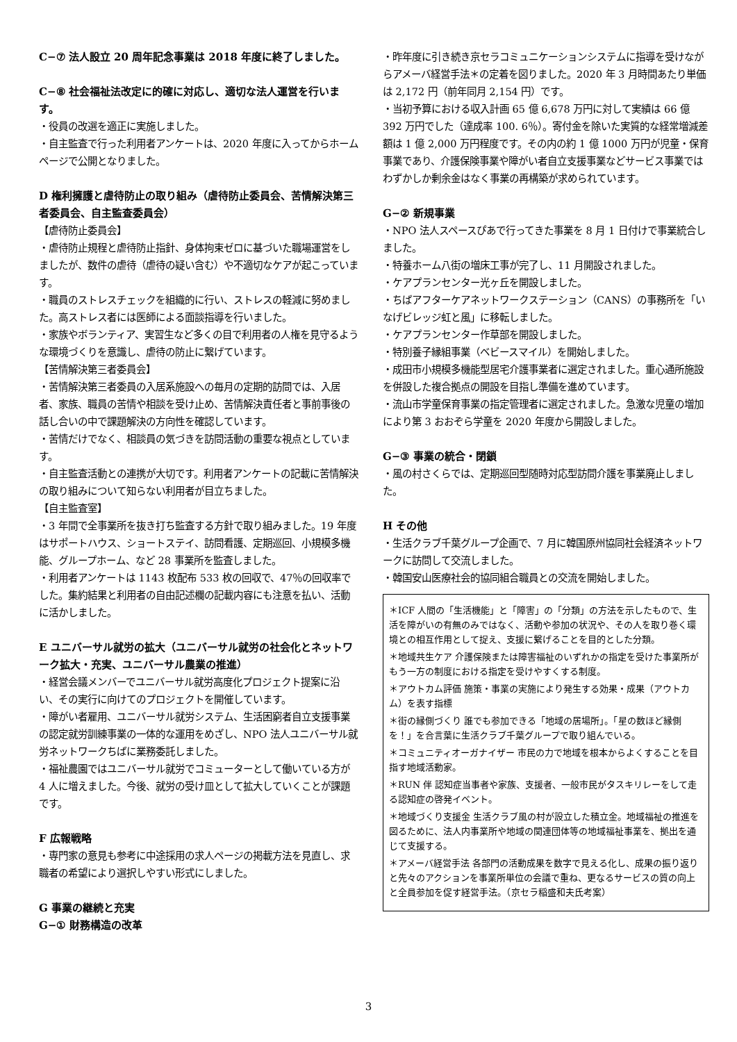C−⑦ 法人設立 20 周年記念事業は 2018 年度に終了しました。
C−⑧ 社会福祉法改定に的確に対応し、適切な法人運営を行います。
・役員の改選を適正に実施しました。
・自主監査で行った利用者アンケートは、2020 年度に入ってからホームページで公開となりました。
D 権利擁護と虐待防止の取り組み（虐待防止委員会、苦情解決第三者委員会、自主監査委員会）
【虐待防止委員会】
・虐待防止規程と虐待防止指針、身体拘束ゼロに基づいた職場運営をしましたが、数件の虐待（虐待の疑い含む）や不適切なケアが起こっています。
・職員のストレスチェックを組織的に行い、ストレスの軽減に努めました。高ストレス者には医師による面談指導を行いました。
・家族やボランティア、実習生など多くの目で利用者の人権を見守るような環境づくりを意識し、虐待の防止に繋げています。
【苦情解決第三者委員会】
・苦情解決第三者委員の入居系施設への毎月の定期的訪問では、入居者、家族、職員の苦情や相談を受け止め、苦情解決責任者と事前事後の話し合いの中で課題解決の方向性を確認しています。
・苦情だけでなく、相談員の気づきを訪問活動の重要な視点としています。
・自主監査活動との連携が大切です。利用者アンケートの記載に苦情解決の取り組みについて知らない利用者が目立ちました。
【自主監査室】
・3 年間で全事業所を抜き打ち監査する方針で取り組みました。19 年度はサポートハウス、ショートステイ、訪問看護、定期巡回、小規模多機能、グループホーム、など 28 事業所を監査しました。
・利用者アンケートは 1143 枚配布 533 枚の回収で、47％の回収率でした。集約結果と利用者の自由記述欄の記載内容にも注意を払い、活動に活かしました。
E ユニバーサル就労の拡大（ユニバーサル就労の社会化とネットワーク拡大・充実、ユニバーサル農業の推進）
・経営会議メンバーでユニバーサル就労高度化プロジェクト提案に沿い、その実行に向けてのプロジェクトを開催しています。
・障がい者雇用、ユニバーサル就労システム、生活困窮者自立支援事業の認定就労訓練事業の一体的な運用をめざし、NPO 法人ユニバーサル就労ネットワークちばに業務委託しました。
・福祉農園ではユニバーサル就労でコミューターとして働いている方が 4 人に増えました。今後、就労の受け皿として拡大していくことが課題です。
F 広報戦略
・専門家の意見も参考に中途採用の求人ページの掲載方法を見直し、求職者の希望により選択しやすい形式にしました。
G 事業の継続と充実
G−① 財務構造の改革
・昨年度に引き続き京セラコミュニケーションシステムに指導を受けながらアメーバ経営手法＊の定着を図りました。2020 年 3 月時間あたり単価は 2,172 円（前年同月 2,154 円）です。
・当初予算における収入計画 65 億 6,678 万円に対して実績は 66 億 392 万円でした（達成率 100. 6％）。寄付金を除いた実質的な経常増減差額は 1 億 2,000 万円程度です。その内の約 1 億 1000 万円が児童・保育事業であり、介護保険事業や障がい者自立支援事業などサービス事業ではわずかしか剰余金はなく事業の再構築が求められています。
G−② 新規事業
・NPO 法人スペースぴあで行ってきた事業を 8 月 1 日付けで事業統合しました。
・特養ホーム八街の増床工事が完了し、11 月開設されました。
・ケアプランセンター光ヶ丘を開設しました。
・ちばアフターケアネットワークステーション（CANS）の事務所を「いなげビレッジ虹と風」に移転しました。
・ケアプランセンター作草部を開設しました。
・特別養子縁組事業（ベビースマイル）を開始しました。
・成田市小規模多機能型居宅介護事業者に選定されました。重心通所施設を併設した複合拠点の開設を目指し準備を進めています。
・流山市学童保育事業の指定管理者に選定されました。急激な児童の増加により第 3 おおぞら学童を 2020 年度から開設しました。
G−③ 事業の統合・閉鎖
・風の村さくらでは、定期巡回型随時対応型訪問介護を事業廃止しました。
H その他
・生活クラブ千葉グループ企画で、7 月に韓国原州協同社会経済ネットワークに訪問して交流しました。
・韓国安山医療社会的協同組合職員との交流を開始しました。
＊ICF 人間の「生活機能」と「障害」の「分類」の方法を示したもので、生活を障がいの有無のみではなく、活動や参加の状況や、その人を取り巻く環境との相互作用として捉え、支援に繋げることを目的とした分類。
＊地域共生ケア 介護保険または障害福祉のいずれかの指定を受けた事業所がもう一方の制度における指定を受けやすくする制度。
＊アウトカム評価 施策・事業の実施により発生する効果・成果（アウトカム）を表す指標
＊街の縁側づくり 誰でも参加できる「地域の居場所」。「星の数ほど縁側を！」を合言葉に生活クラブ千葉グループで取り組んでいる。
＊コミュニティオーガナイザー 市民の力で地域を根本からよくすることを目指す地域活動家。
＊RUN 伴 認知症当事者や家族、支援者、一般市民がタスキリレーをして走る認知症の啓発イベント。
＊地域づくり支援金 生活クラブ風の村が設立した積立金。地域福祉の推進を図るために、法人内事業所や地域の関連団体等の地域福祉事業を、拠出を通じて支援する。
＊アメーバ経営手法 各部門の活動成果を数字で見える化し、成果の振り返りと先々のアクションを事業所単位の会議で重ね、更なるサービスの質の向上と全員参加を促す経営手法。（京セラ稲盛和夫氏考案）
3